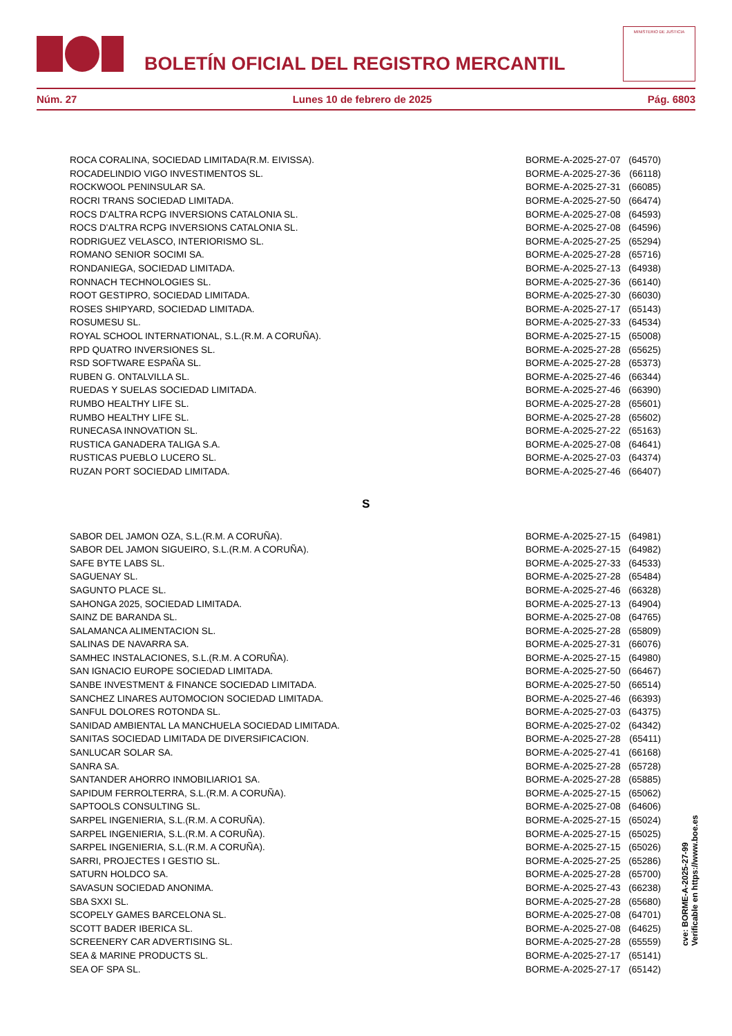BOLETÍN OFICIAL DEL REGISTRO MERCANTIL
MINISTERIO DE JUSTICIA
Núm. 27 Lunes 10 de febrero de 2025 Pág. 6803
| ROCA CORALINA, SOCIEDAD LIMITADA(R.M. EIVISSA). | BORME-A-2025-27-07 | (64570) |
| ROCADELINDIO VIGO INVESTIMENTOS SL. | BORME-A-2025-27-36 | (66118) |
| ROCKWOOL PENINSULAR SA. | BORME-A-2025-27-31 | (66085) |
| ROCRI TRANS SOCIEDAD LIMITADA. | BORME-A-2025-27-50 | (66474) |
| ROCS D'ALTRA RCPG INVERSIONS CATALONIA SL. | BORME-A-2025-27-08 | (64593) |
| ROCS D'ALTRA RCPG INVERSIONS CATALONIA SL. | BORME-A-2025-27-08 | (64596) |
| RODRIGUEZ VELASCO, INTERIORISMO SL. | BORME-A-2025-27-25 | (65294) |
| ROMANO SENIOR SOCIMI SA. | BORME-A-2025-27-28 | (65716) |
| RONDANIEGA, SOCIEDAD LIMITADA. | BORME-A-2025-27-13 | (64938) |
| RONNACH TECHNOLOGIES SL. | BORME-A-2025-27-36 | (66140) |
| ROOT GESTIPRO, SOCIEDAD LIMITADA. | BORME-A-2025-27-30 | (66030) |
| ROSES SHIPYARD, SOCIEDAD LIMITADA. | BORME-A-2025-27-17 | (65143) |
| ROSUMESU SL. | BORME-A-2025-27-33 | (64534) |
| ROYAL SCHOOL INTERNATIONAL, S.L.(R.M. A CORUÑA). | BORME-A-2025-27-15 | (65008) |
| RPD QUATRO INVERSIONES SL. | BORME-A-2025-27-28 | (65625) |
| RSD SOFTWARE ESPAÑA SL. | BORME-A-2025-27-28 | (65373) |
| RUBEN G. ONTALVILLA SL. | BORME-A-2025-27-46 | (66344) |
| RUEDAS Y SUELAS SOCIEDAD LIMITADA. | BORME-A-2025-27-46 | (66390) |
| RUMBO HEALTHY LIFE SL. | BORME-A-2025-27-28 | (65601) |
| RUMBO HEALTHY LIFE SL. | BORME-A-2025-27-28 | (65602) |
| RUNECASA INNOVATION SL. | BORME-A-2025-27-22 | (65163) |
| RUSTICA GANADERA TALIGA S.A. | BORME-A-2025-27-08 | (64641) |
| RUSTICAS PUEBLO LUCERO SL. | BORME-A-2025-27-03 | (64374) |
| RUZAN PORT SOCIEDAD LIMITADA. | BORME-A-2025-27-46 | (66407) |
S
| SABOR DEL JAMON OZA, S.L.(R.M. A CORUÑA). | BORME-A-2025-27-15 | (64981) |
| SABOR DEL JAMON SIGUEIRO, S.L.(R.M. A CORUÑA). | BORME-A-2025-27-15 | (64982) |
| SAFE BYTE LABS SL. | BORME-A-2025-27-33 | (64533) |
| SAGUENAY SL. | BORME-A-2025-27-28 | (65484) |
| SAGUNTO PLACE SL. | BORME-A-2025-27-46 | (66328) |
| SAHONGA 2025, SOCIEDAD LIMITADA. | BORME-A-2025-27-13 | (64904) |
| SAINZ DE BARANDA SL. | BORME-A-2025-27-08 | (64765) |
| SALAMANCA ALIMENTACION SL. | BORME-A-2025-27-28 | (65809) |
| SALINAS DE NAVARRA SA. | BORME-A-2025-27-31 | (66076) |
| SAMHEC INSTALACIONES, S.L.(R.M. A CORUÑA). | BORME-A-2025-27-15 | (64980) |
| SAN IGNACIO EUROPE SOCIEDAD LIMITADA. | BORME-A-2025-27-50 | (66467) |
| SANBE INVESTMENT & FINANCE SOCIEDAD LIMITADA. | BORME-A-2025-27-50 | (66514) |
| SANCHEZ LINARES AUTOMOCION SOCIEDAD LIMITADA. | BORME-A-2025-27-46 | (66393) |
| SANFUL DOLORES ROTONDA SL. | BORME-A-2025-27-03 | (64375) |
| SANIDAD AMBIENTAL LA MANCHUELA SOCIEDAD LIMITADA. | BORME-A-2025-27-02 | (64342) |
| SANITAS SOCIEDAD LIMITADA DE DIVERSIFICACION. | BORME-A-2025-27-28 | (65411) |
| SANLUCAR SOLAR SA. | BORME-A-2025-27-41 | (66168) |
| SANRA SA. | BORME-A-2025-27-28 | (65728) |
| SANTANDER AHORRO INMOBILIARIO1 SA. | BORME-A-2025-27-28 | (65885) |
| SAPIDUM FERROLTERRA, S.L.(R.M. A CORUÑA). | BORME-A-2025-27-15 | (65062) |
| SAPTOOLS CONSULTING SL. | BORME-A-2025-27-08 | (64606) |
| SARPEL INGENIERIA, S.L.(R.M. A CORUÑA). | BORME-A-2025-27-15 | (65024) |
| SARPEL INGENIERIA, S.L.(R.M. A CORUÑA). | BORME-A-2025-27-15 | (65025) |
| SARPEL INGENIERIA, S.L.(R.M. A CORUÑA). | BORME-A-2025-27-15 | (65026) |
| SARRI, PROJECTES I GESTIO SL. | BORME-A-2025-27-25 | (65286) |
| SATURN HOLDCO SA. | BORME-A-2025-27-28 | (65700) |
| SAVASUN SOCIEDAD ANONIMA. | BORME-A-2025-27-43 | (66238) |
| SBA SXXI SL. | BORME-A-2025-27-28 | (65680) |
| SCOPELY GAMES BARCELONA SL. | BORME-A-2025-27-08 | (64701) |
| SCOTT BADER IBERICA SL. | BORME-A-2025-27-08 | (64625) |
| SCREENERY CAR ADVERTISING SL. | BORME-A-2025-27-28 | (65559) |
| SEA & MARINE PRODUCTS SL. | BORME-A-2025-27-17 | (65141) |
| SEA OF SPA SL. | BORME-A-2025-27-17 | (65142) |
cve: BORME-A-2025-27-99
Verificable en https://www.boe.es